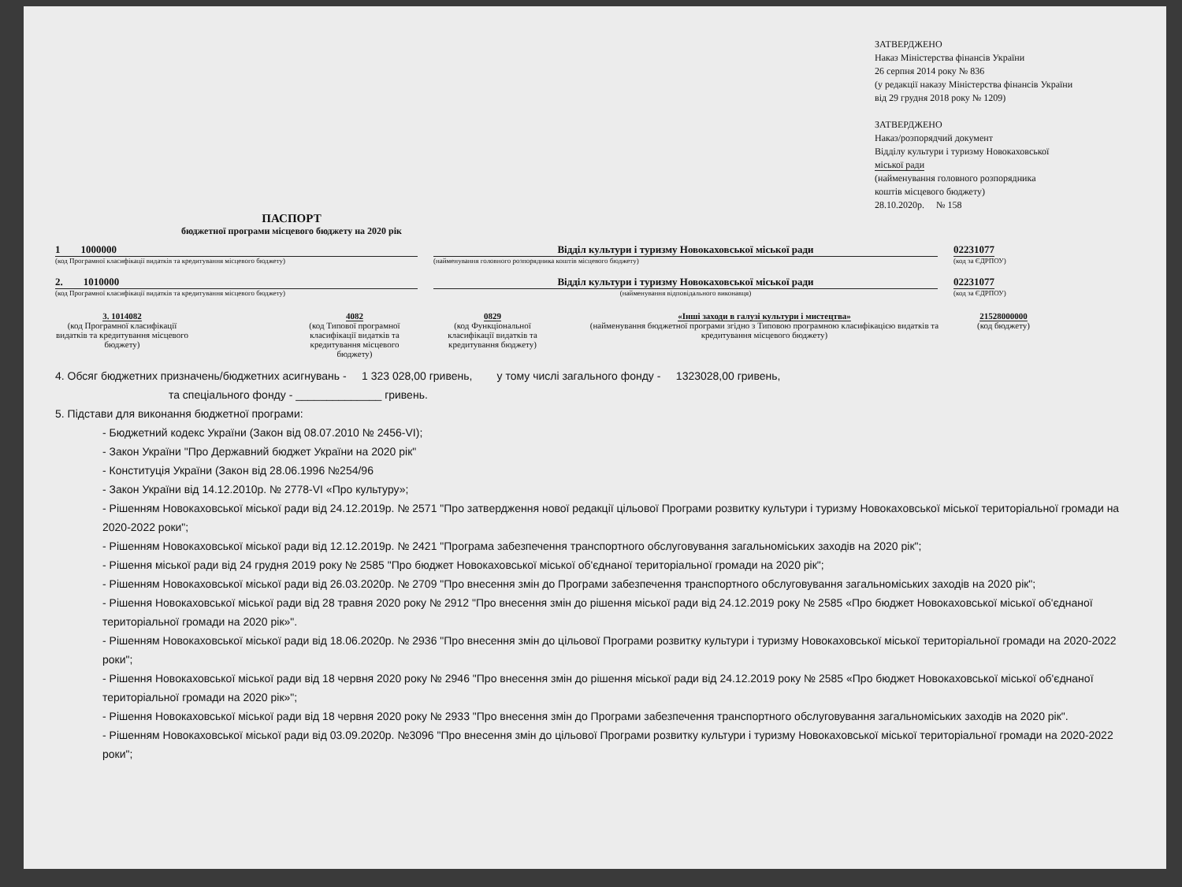ЗАТВЕРДЖЕНО
Наказ Міністерства фінансів України
26 серпня 2014 року № 836
(у редакції наказу Міністерства фінансів України
від 29 грудня 2018 року № 1209)
ЗАТВЕРДЖЕНО
Наказ/розпорядчий документ
Відділу культури і туризму Новокаховської
міської ради
(найменування головного розпорядника
коштів місцевого бюджету)
28.10.2020р. № 158
ПАСПОРТ
бюджетної програми місцевого бюджету на 2020 рік
1 1000000 Відділ культури і туризму Новокаховської міської ради 02231077
(код Програмної класифікації видатків та кредитування місцевого бюджету) (найменування головного розпорядника коштів місцевого бюджету) (код за ЄДРПОУ)
2. 1010000 Відділ культури і туризму Новокаховської міської ради 02231077
(код Програмної класифікації видатків та кредитування місцевого бюджету) (найменування відповідального виконавця) (код за ЄДРПОУ)
3. 1014082
(код Програмної класифікації видатків та кредитування місцевого бюджету)
4082
(код Типової програмної класифікації видатків та кредитування місцевого бюджету)
0829
(код Функціональної класифікації видатків та кредитування бюджету)
«Інші заходи в галузі культури і мистецтва»
(найменування бюджетної програми згідно з Типовою програмною класифікацією видатків та кредитування місцевого бюджету)
21528000000
(код бюджету)
4. Обсяг бюджетних призначень/бюджетних асигнувань - 1 323 028,00 гривень, у тому числі загального фонду - 1323028,00 гривень,
та спеціального фонду - ______________ гривень.
5. Підстави для виконання бюджетної програми:
- Бюджетний кодекс України (Закон від 08.07.2010 № 2456-VI);
- Закон України "Про Державний бюджет України на 2020 рік"
- Конституція України (Закон від 28.06.1996 №254/96
- Закон України від 14.12.2010р. № 2778-VI «Про культуру»;
- Рішенням Новокаховської міської ради від 24.12.2019р. № 2571 "Про затвердження нової редакції цільової Програми розвитку культури і туризму Новокаховської міської територіальної громади на 2020-2022 роки";
- Рішенням Новокаховської міської ради від 12.12.2019р. № 2421 "Програма забезпечення транспортного обслуговування загальноміських заходів на 2020 рік";
- Рішення міської ради від 24 грудня 2019 року № 2585 "Про бюджет Новокаховської міської об'єднаної територіальної громади на 2020 рік";
- Рішенням Новокаховської міської ради від 26.03.2020р. № 2709 "Про внесення змін до Програми забезпечення транспортного обслуговування загальноміських заходів на 2020 рік";
- Рішення Новокаховської міської ради від 28 травня 2020 року № 2912 "Про внесення змін до рішення міської ради від 24.12.2019 року № 2585 «Про бюджет Новокаховської міської об'єднаної територіальної громади на 2020 рік»".
- Рішенням Новокаховської міської ради від 18.06.2020р. № 2936 "Про внесення змін до цільової Програми розвитку культури і туризму Новокаховської міської територіальної громади на 2020-2022 роки";
- Рішення Новокаховської міської ради від 18 червня 2020 року № 2946 "Про внесення змін до рішення міської ради від 24.12.2019 року № 2585 «Про бюджет Новокаховської міської об'єднаної територіальної громади на 2020 рік»";
- Рішення Новокаховської міської ради від 18 червня 2020 року № 2933 "Про внесення змін до Програми забезпечення транспортного обслуговування загальноміських заходів на 2020 рік".
- Рішенням Новокаховської міської ради від 03.09.2020р. №3096 "Про внесення змін до цільової Програми розвитку культури і туризму Новокаховської міської територіальної громади на 2020-2022 роки";